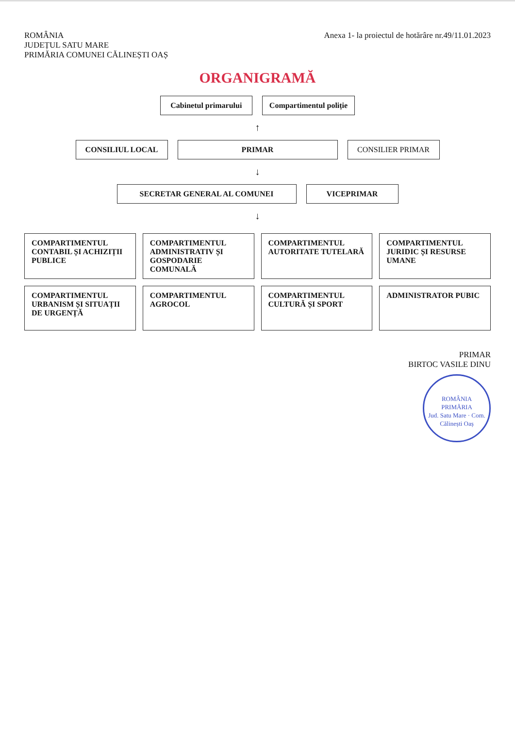ROMÂNIA
JUDEȚUL SATU MARE
PRIMĂRIA COMUNEI CĂLINEȘTI OAȘ
Anexa 1- la proiectul de hotărâre nr.49/11.01.2023
ORGANIGRAMĂ
Cabinetul primarului
Compartimentul poliție
↑
CONSILIUL LOCAL
PRIMAR
CONSILIER PRIMAR
↓
SECRETAR GENERAL AL COMUNEI
VICEPRIMAR
↓
COMPARTIMENTUL CONTABIL ȘI ACHIZIȚII PUBLICE
COMPARTIMENTUL ADMINISTRATIV ȘI GOSPODARIE COMUNALĂ
COMPARTIMENTUL AUTORITATE TUTELARĂ
COMPARTIMENTUL JURIDIC ȘI RESURSE UMANE
COMPARTIMENTUL URBANISM ȘI SITUAȚII DE URGENȚĂ
COMPARTIMENTUL AGROCOL
COMPARTIMENTUL CULTURĂ ȘI SPORT
ADMINISTRATOR PUBIC
PRIMAR
BIRTOC VASILE DINU
ROMÂNIA
PRIMĂRIA
Jud. Satu Mare · Com. Călinești Oaș